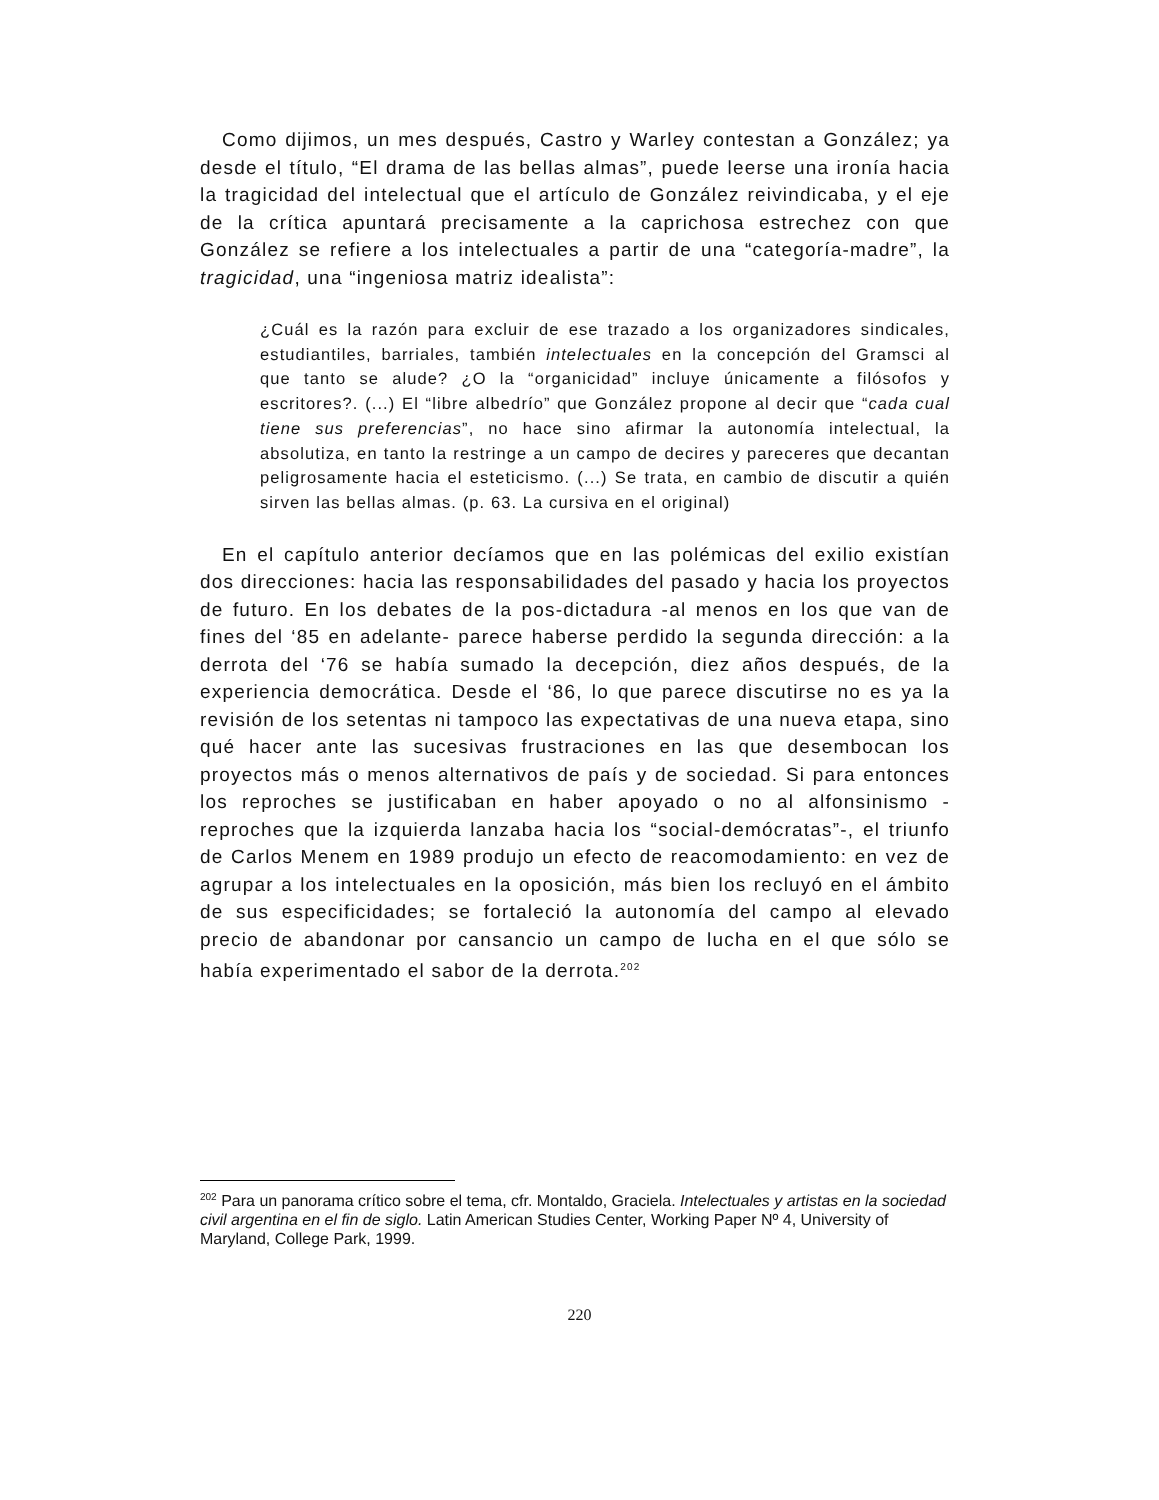Como dijimos, un mes después, Castro y Warley contestan a González; ya desde el título, “El drama de las bellas almas”, puede leerse una ironía hacia la tragicidad del intelectual que el artículo de González reivindicaba, y el eje de la crítica apuntará precisamente a la caprichosa estrechez con que González se refiere a los intelectuales a partir de una “categoría-madre”, la tragicidad, una “ingeniosa matriz idealista”:
¿Cuál es la razón para excluir de ese trazado a los organizadores sindicales, estudiantiles, barriales, también intelectuales en la concepción del Gramsci al que tanto se alude? ¿O la “organicidad” incluye únicamente a filósofos y escritores?. (...) El “libre albedrío” que González propone al decir que “cada cual tiene sus preferencias”, no hace sino afirmar la autonomía intelectual, la absolutiza, en tanto la restringe a un campo de decires y pareceres que decantan peligrosamente hacia el esteticismo. (...) Se trata, en cambio de discutir a quién sirven las bellas almas. (p. 63. La cursiva en el original)
En el capítulo anterior decíamos que en las polémicas del exilio existían dos direcciones: hacia las responsabilidades del pasado y hacia los proyectos de futuro. En los debates de la pos-dictadura -al menos en los que van de fines del ‘85 en adelante- parece haberse perdido la segunda dirección: a la derrota del ‘76 se había sumado la decepción, diez años después, de la experiencia democrática. Desde el ‘86, lo que parece discutirse no es ya la revisión de los setentas ni tampoco las expectativas de una nueva etapa, sino qué hacer ante las sucesivas frustraciones en las que desembocan los proyectos más o menos alternativos de país y de sociedad. Si para entonces los reproches se justificaban en haber apoyado o no al alfonsinismo -reproches que la izquierda lanzaba hacia los “social-demócratas”-, el triunfo de Carlos Menem en 1989 produjo un efecto de reacomodamiento: en vez de agrupar a los intelectuales en la oposición, más bien los recluyó en el ámbito de sus especificidades; se fortaleció la autonomía del campo al elevado precio de abandonar por cansancio un campo de lucha en el que sólo se había experimentado el sabor de la derrota.<sup>202</sup>
<sup>202</sup> Para un panorama crítico sobre el tema, cfr. Montaldo, Graciela. Intelectuales y artistas en la sociedad civil argentina en el fin de siglo. Latin American Studies Center, Working Paper Nº 4, University of Maryland, College Park, 1999.
220